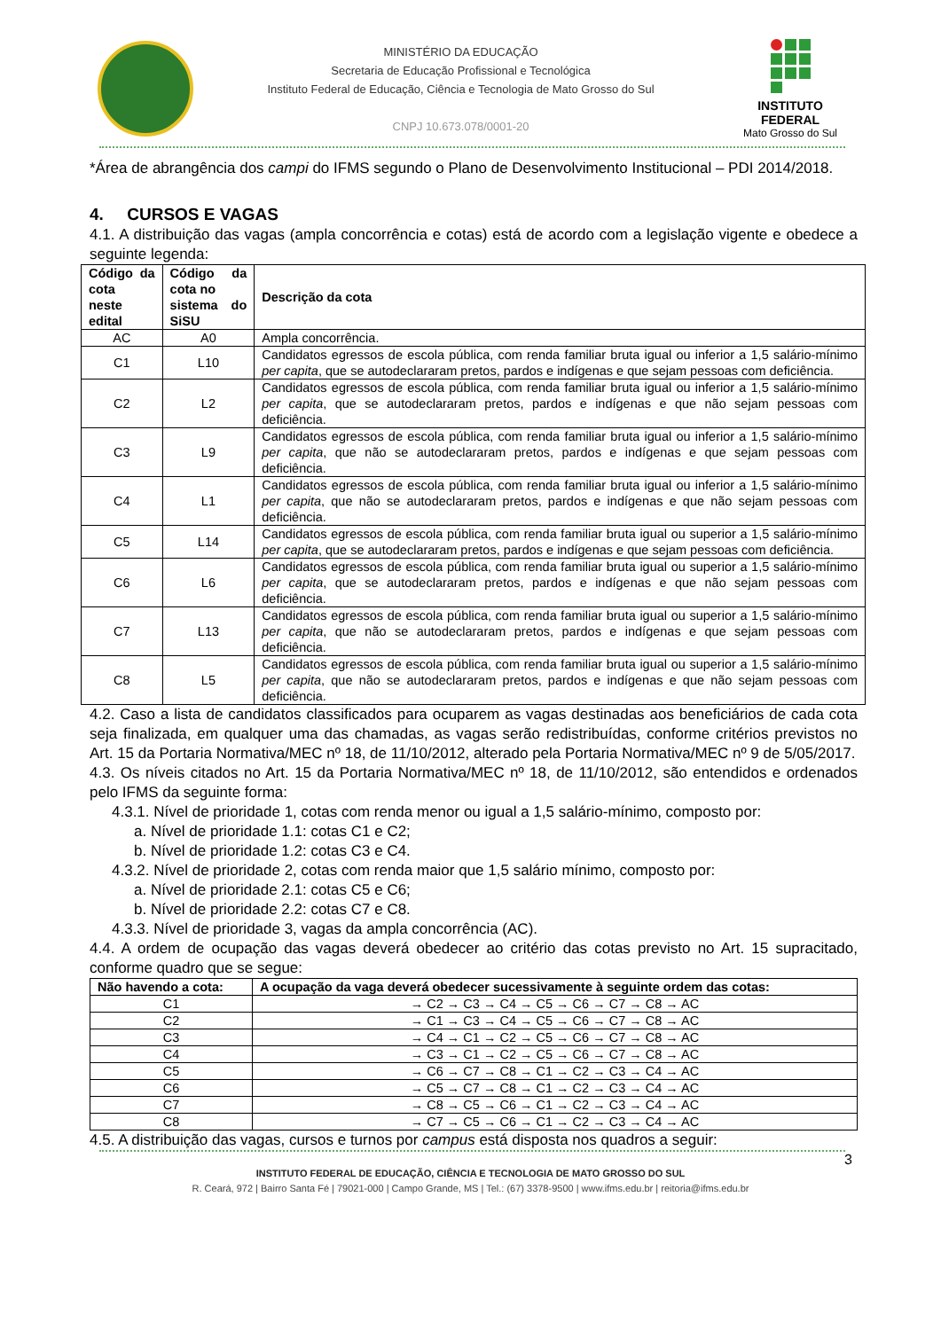MINISTÉRIO DA EDUCAÇÃO
Secretaria de Educação Profissional e Tecnológica
Instituto Federal de Educação, Ciência e Tecnologia de Mato Grosso do Sul
CNPJ 10.673.078/0001-20
INSTITUTO FEDERAL
Mato Grosso do Sul
*Área de abrangência dos campi do IFMS segundo o Plano de Desenvolvimento Institucional – PDI 2014/2018.
4. CURSOS E VAGAS
4.1. A distribuição das vagas (ampla concorrência e cotas) está de acordo com a legislação vigente e obedece a seguinte legenda:
| Código da cota neste edital | Código da cota no sistema do SiSU | Descrição da cota |
| --- | --- | --- |
| AC | A0 | Ampla concorrência. |
| C1 | L10 | Candidatos egressos de escola pública, com renda familiar bruta igual ou inferior a 1,5 salário-mínimo per capita , que se autodeclararam pretos, pardos e indígenas e que sejam pessoas com deficiência. |
| C2 | L2 | Candidatos egressos de escola pública, com renda familiar bruta igual ou inferior a 1,5 salário-mínimo per capita , que se autodeclararam pretos, pardos e indígenas e que não sejam pessoas com deficiência. |
| C3 | L9 | Candidatos egressos de escola pública, com renda familiar bruta igual ou inferior a 1,5 salário-mínimo per capita , que não se autodeclararam pretos, pardos e indígenas e que sejam pessoas com deficiência. |
| C4 | L1 | Candidatos egressos de escola pública, com renda familiar bruta igual ou inferior a 1,5 salário-mínimo per capita , que não se autodeclararam pretos, pardos e indígenas e que não sejam pessoas com deficiência. |
| C5 | L14 | Candidatos egressos de escola pública, com renda familiar bruta igual ou superior a 1,5 salário-mínimo per capita , que se autodeclararam pretos, pardos e indígenas e que sejam pessoas com deficiência. |
| C6 | L6 | Candidatos egressos de escola pública, com renda familiar bruta igual ou superior a 1,5 salário-mínimo per capita , que se autodeclararam pretos, pardos e indígenas e que não sejam pessoas com deficiência. |
| C7 | L13 | Candidatos egressos de escola pública, com renda familiar bruta igual ou superior a 1,5 salário-mínimo per capita , que não se autodeclararam pretos, pardos e indígenas e que sejam pessoas com deficiência. |
| C8 | L5 | Candidatos egressos de escola pública, com renda familiar bruta igual ou superior a 1,5 salário-mínimo per capita , que não se autodeclararam pretos, pardos e indígenas e que não sejam pessoas com deficiência. |
4.2. Caso a lista de candidatos classificados para ocuparem as vagas destinadas aos beneficiários de cada cota seja finalizada, em qualquer uma das chamadas, as vagas serão redistribuídas, conforme critérios previstos no Art. 15 da Portaria Normativa/MEC nº 18, de 11/10/2012, alterado pela Portaria Normativa/MEC nº 9 de 5/05/2017.
4.3. Os níveis citados no Art. 15 da Portaria Normativa/MEC nº 18, de 11/10/2012, são entendidos e ordenados pelo IFMS da seguinte forma:
4.3.1. Nível de prioridade 1, cotas com renda menor ou igual a 1,5 salário-mínimo, composto por:
a. Nível de prioridade 1.1: cotas C1 e C2;
b. Nível de prioridade 1.2: cotas C3 e C4.
4.3.2. Nível de prioridade 2, cotas com renda maior que 1,5 salário mínimo, composto por:
a. Nível de prioridade 2.1: cotas C5 e C6;
b. Nível de prioridade 2.2: cotas C7 e C8.
4.3.3. Nível de prioridade 3, vagas da ampla concorrência (AC).
4.4. A ordem de ocupação das vagas deverá obedecer ao critério das cotas previsto no Art. 15 supracitado, conforme quadro que se segue:
| Não havendo a cota: | A ocupação da vaga deverá obedecer sucessivamente à seguinte ordem das cotas: |
| --- | --- |
| C1 | → C2 → C3 → C4 → C5 → C6 → C7 → C8 → AC |
| C2 | → C1 → C3 → C4 → C5 → C6 → C7 → C8 → AC |
| C3 | → C4 → C1 → C2 → C5 → C6 → C7 → C8 → AC |
| C4 | → C3 → C1 → C2 → C5 → C6 → C7 → C8 → AC |
| C5 | → C6 → C7 → C8 → C1 → C2 → C3 → C4 → AC |
| C6 | → C5 → C7 → C8 → C1 → C2 → C3 → C4 → AC |
| C7 | → C8 → C5 → C6 → C1 → C2 → C3 → C4 → AC |
| C8 | → C7 → C5 → C6 → C1 → C2 → C3 → C4 → AC |
4.5. A distribuição das vagas, cursos e turnos por campus está disposta nos quadros a seguir:
3
INSTITUTO FEDERAL DE EDUCAÇÃO, CIÊNCIA E TECNOLOGIA DE MATO GROSSO DO SUL
R. Ceará, 972 | Bairro Santa Fé | 79021-000 | Campo Grande, MS | Tel.: (67) 3378-9500 | www.ifms.edu.br | reitoria@ifms.edu.br